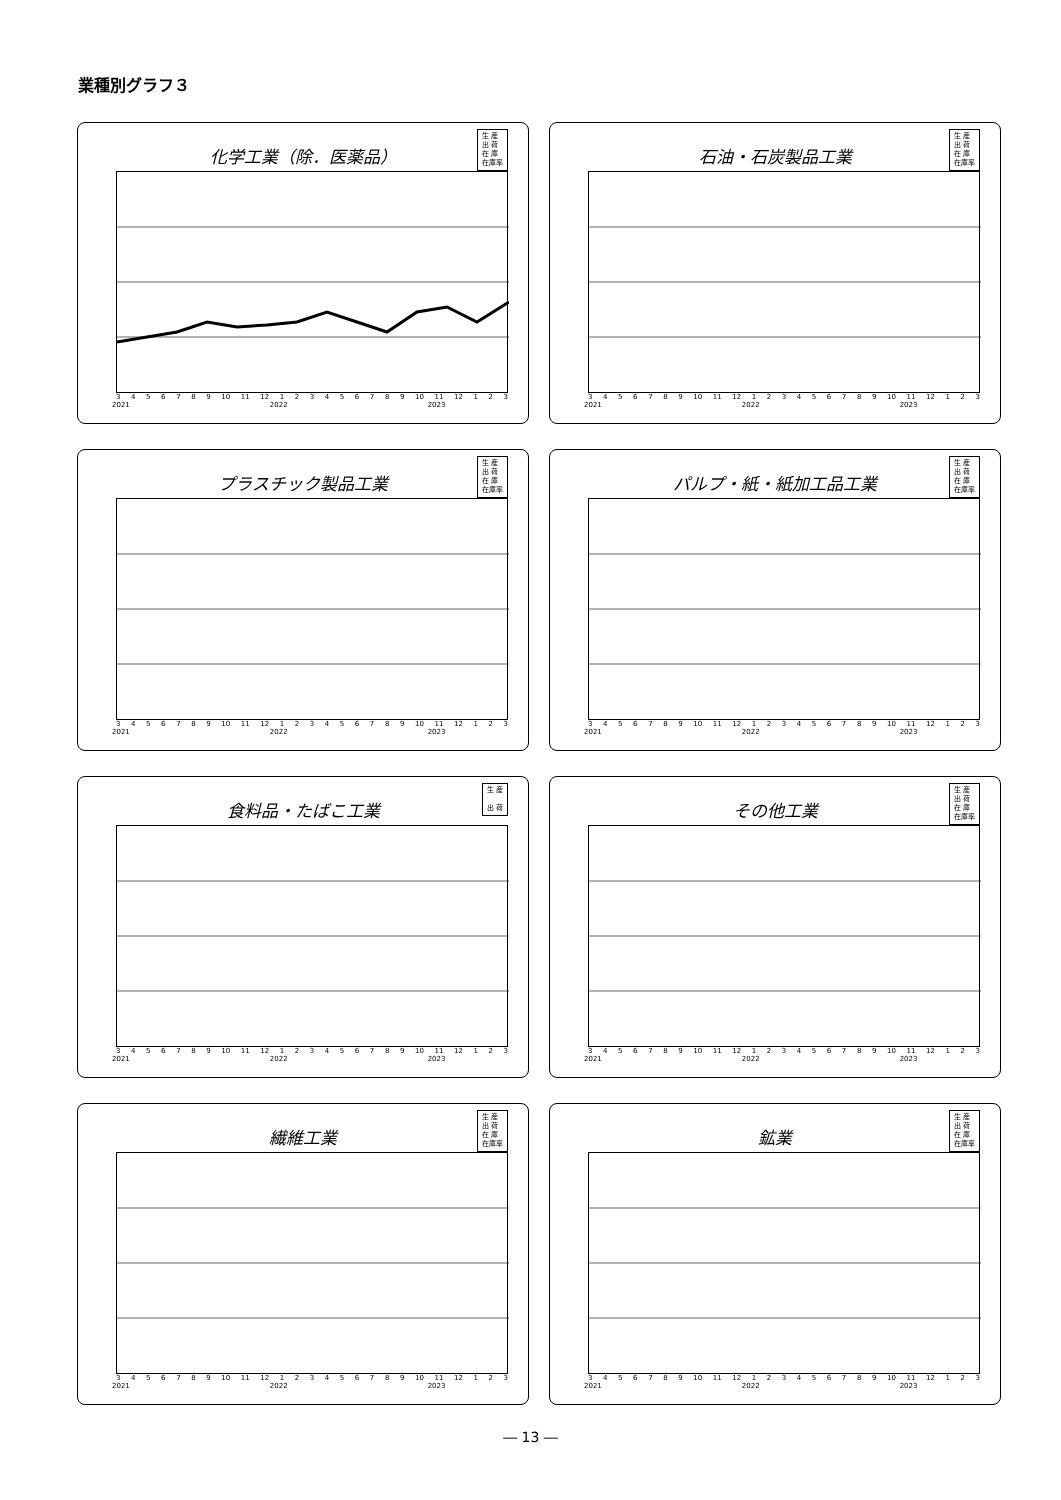業種別グラフ３
生 産
出 荷
在 庫
在庫率
化学工業（除．医薬品）
3456789 10 11 12 123456789 10 11 12 123
2021 2022 2023
生 産
出 荷
在 庫
在庫率
石油・石炭製品工業
3456789 10 11 12 123456789 10 11 12 123
2021 2022 2023
生 産
出 荷
在 庫
在庫率
プラスチック製品工業
3456789 10 11 12 123456789 10 11 12 123
2021 2022 2023
生 産
出 荷
在 庫
在庫率
パルプ・紙・紙加工品工業
3456789 10 11 12 123456789 10 11 12 123
2021 2022 2023
生 産
出 荷
食料品・たばこ工業
3456789 10 11 12 123456789 10 11 12 123
2021 2022 2023
生 産
出 荷
在 庫
在庫率
その他工業
3456789 10 11 12 123456789 10 11 12 123
2021 2022 2023
生 産
出 荷
在 庫
在庫率
繊維工業
3456789 10 11 12 123456789 10 11 12 123
2021 2022 2023
生 産
出 荷
在 庫
在庫率
鉱業
3456789 10 11 12 123456789 10 11 12 123
2021 2022 2023
― 13 ―